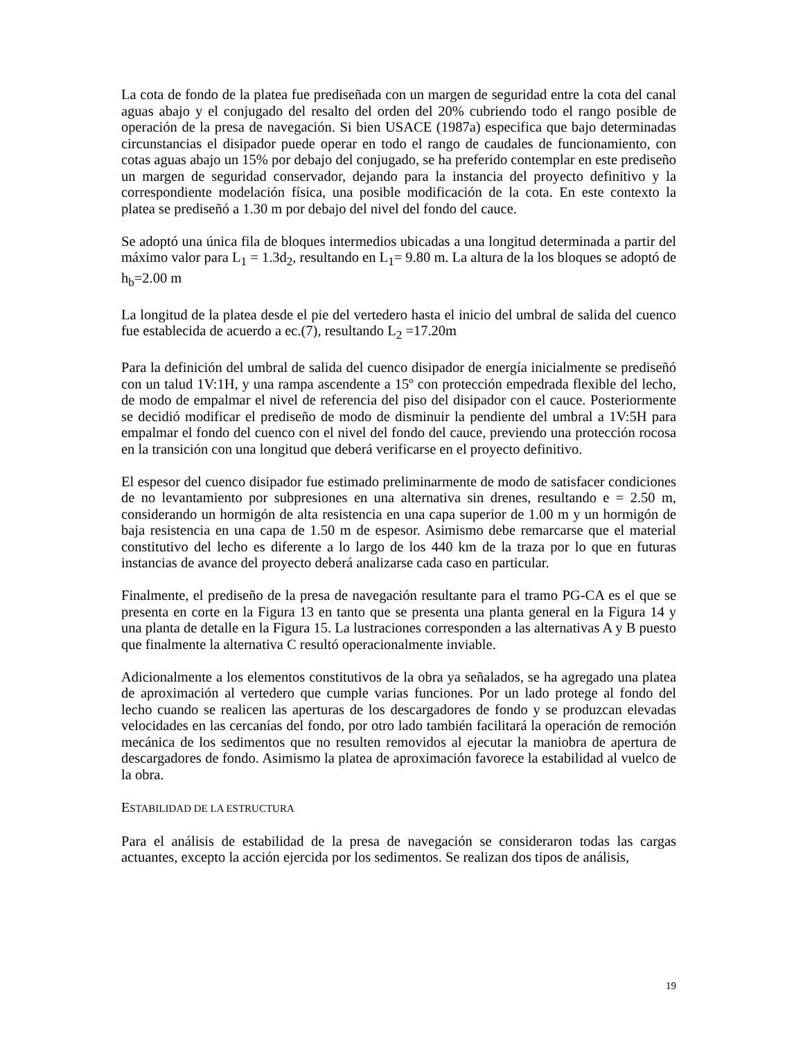La cota de fondo de la platea fue prediseñada con un margen de seguridad entre la cota del canal aguas abajo y el conjugado del resalto del orden del 20% cubriendo todo el rango posible de operación de la presa de navegación. Si bien USACE (1987a) especifica que bajo determinadas circunstancias el disipador puede operar en todo el rango de caudales de funcionamiento, con cotas aguas abajo un 15% por debajo del conjugado, se ha preferido contemplar en este prediseño un margen de seguridad conservador, dejando para la instancia del proyecto definitivo y la correspondiente modelación física, una posible modificación de la cota. En este contexto la platea se prediseñó a 1.30 m por debajo del nivel del fondo del cauce.
Se adoptó una única fila de bloques intermedios ubicadas a una longitud determinada a partir del máximo valor para L<sub>1</sub> = 1.3d<sub>2</sub>, resultando en L<sub>1</sub>= 9.80 m. La altura de la los bloques se adoptó de h<sub>b</sub>=2.00 m
La longitud de la platea desde el pie del vertedero hasta el inicio del umbral de salida del cuenco fue establecida de acuerdo a ec.(7), resultando L<sub>2</sub> =17.20m
Para la definición del umbral de salida del cuenco disipador de energía inicialmente se prediseñó con un talud 1V:1H, y una rampa ascendente a 15º con protección empedrada flexible del lecho, de modo de empalmar el nivel de referencia del piso del disipador con el cauce. Posteriormente se decidió modificar el prediseño de modo de disminuir la pendiente del umbral a 1V:5H para empalmar el fondo del cuenco con el nivel del fondo del cauce, previendo una protección rocosa en la transición con una longitud que deberá verificarse en el proyecto definitivo.
El espesor del cuenco disipador fue estimado preliminarmente de modo de satisfacer condiciones de no levantamiento por subpresiones en una alternativa sin drenes, resultando e = 2.50 m, considerando un hormigón de alta resistencia en una capa superior de 1.00 m y un hormigón de baja resistencia en una capa de 1.50 m de espesor. Asimismo debe remarcarse que el material constitutivo del lecho es diferente a lo largo de los 440 km de la traza por lo que en futuras instancias de avance del proyecto deberá analizarse cada caso en particular.
Finalmente, el prediseño de la presa de navegación resultante para el tramo PG-CA es el que se presenta en corte en la Figura 13 en tanto que se presenta una planta general en la Figura 14 y una planta de detalle en la Figura 15. La lustraciones corresponden a las alternativas A y B puesto que finalmente la alternativa C resultó operacionalmente inviable.
Adicionalmente a los elementos constitutivos de la obra ya señalados, se ha agregado una platea de aproximación al vertedero que cumple varias funciones. Por un lado protege al fondo del lecho cuando se realicen las aperturas de los descargadores de fondo y se produzcan elevadas velocidades en las cercanías del fondo, por otro lado también facilitará la operación de remoción mecánica de los sedimentos que no resulten removidos al ejecutar la maniobra de apertura de descargadores de fondo. Asimismo la platea de aproximación favorece la estabilidad al vuelco de la obra.
ESTABILIDAD DE LA ESTRUCTURA
Para el análisis de estabilidad de la presa de navegación se consideraron todas las cargas actuantes, excepto la acción ejercida por los sedimentos. Se realizan dos tipos de análisis,
19